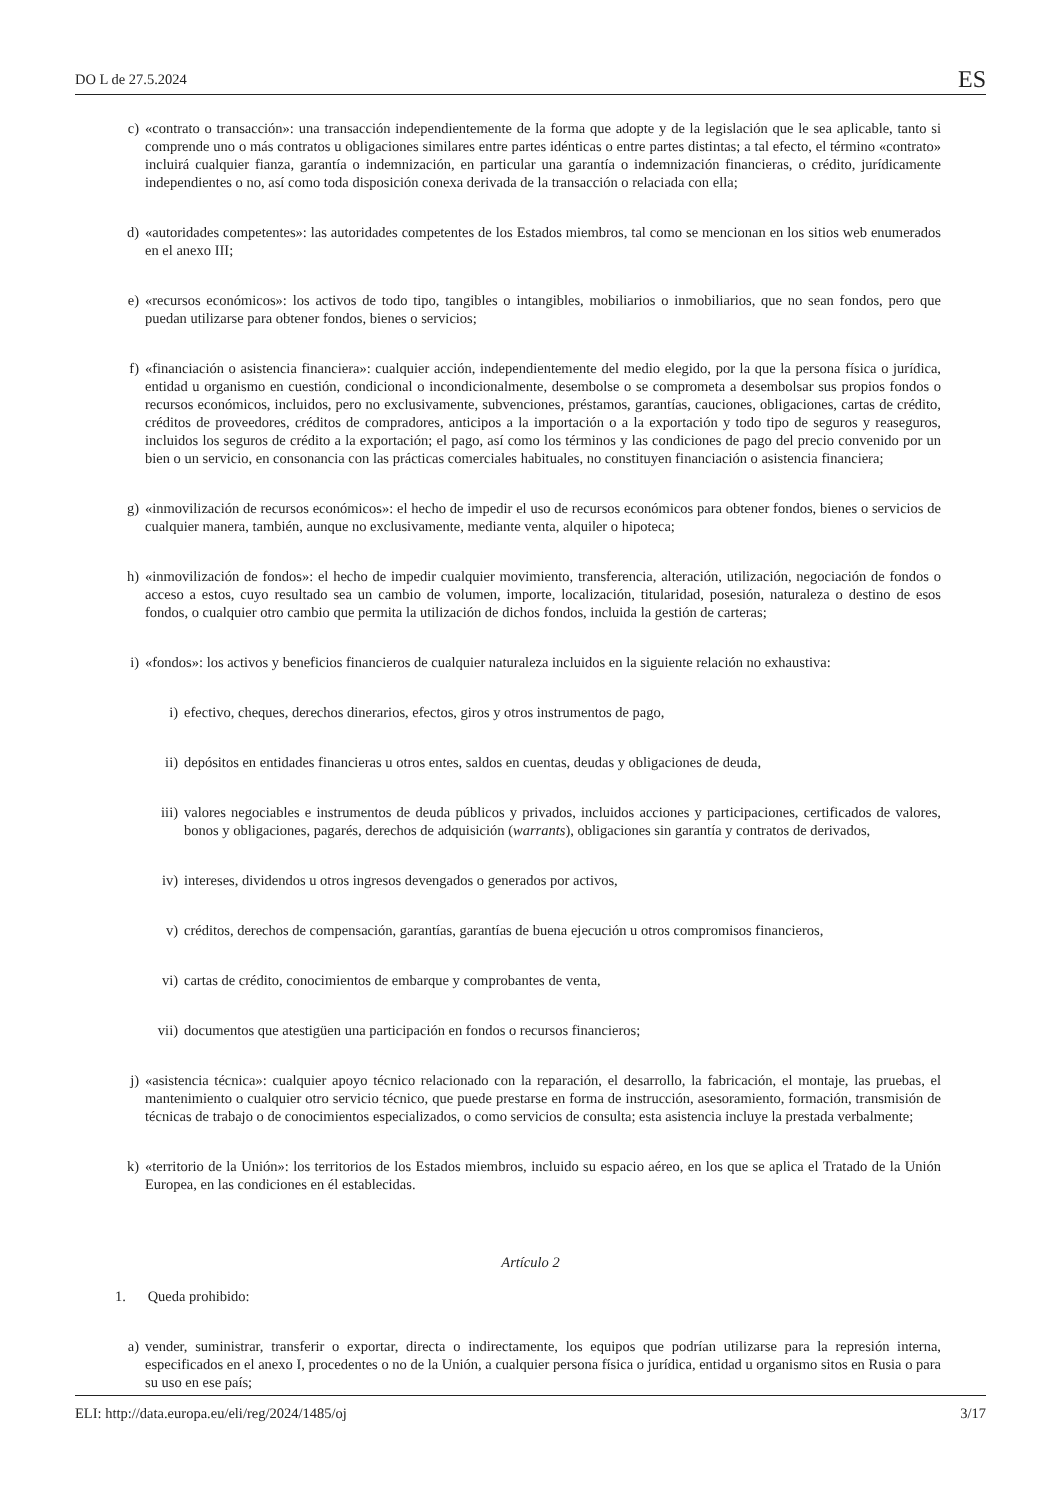DO L de 27.5.2024 ES
c) «contrato o transacción»: una transacción independientemente de la forma que adopte y de la legislación que le sea aplicable, tanto si comprende uno o más contratos u obligaciones similares entre partes idénticas o entre partes distintas; a tal efecto, el término «contrato» incluirá cualquier fianza, garantía o indemnización, en particular una garantía o indemnización financieras, o crédito, jurídicamente independientes o no, así como toda disposición conexa derivada de la transacción o relaciada con ella;
d) «autoridades competentes»: las autoridades competentes de los Estados miembros, tal como se mencionan en los sitios web enumerados en el anexo III;
e) «recursos económicos»: los activos de todo tipo, tangibles o intangibles, mobiliarios o inmobiliarios, que no sean fondos, pero que puedan utilizarse para obtener fondos, bienes o servicios;
f) «financiación o asistencia financiera»: cualquier acción, independientemente del medio elegido, por la que la persona física o jurídica, entidad u organismo en cuestión, condicional o incondicionalmente, desembolse o se comprometa a desembolsar sus propios fondos o recursos económicos, incluidos, pero no exclusivamente, subvenciones, préstamos, garantías, cauciones, obligaciones, cartas de crédito, créditos de proveedores, créditos de compradores, anticipos a la importación o a la exportación y todo tipo de seguros y reaseguros, incluidos los seguros de crédito a la exportación; el pago, así como los términos y las condiciones de pago del precio convenido por un bien o un servicio, en consonancia con las prácticas comerciales habituales, no constituyen financiación o asistencia financiera;
g) «inmovilización de recursos económicos»: el hecho de impedir el uso de recursos económicos para obtener fondos, bienes o servicios de cualquier manera, también, aunque no exclusivamente, mediante venta, alquiler o hipoteca;
h) «inmovilización de fondos»: el hecho de impedir cualquier movimiento, transferencia, alteración, utilización, negociación de fondos o acceso a estos, cuyo resultado sea un cambio de volumen, importe, localización, titularidad, posesión, naturaleza o destino de esos fondos, o cualquier otro cambio que permita la utilización de dichos fondos, incluida la gestión de carteras;
i) «fondos»: los activos y beneficios financieros de cualquier naturaleza incluidos en la siguiente relación no exhaustiva:
i) efectivo, cheques, derechos dinerarios, efectos, giros y otros instrumentos de pago,
ii) depósitos en entidades financieras u otros entes, saldos en cuentas, deudas y obligaciones de deuda,
iii) valores negociables e instrumentos de deuda públicos y privados, incluidos acciones y participaciones, certificados de valores, bonos y obligaciones, pagarés, derechos de adquisición (warrants), obligaciones sin garantía y contratos de derivados,
iv) intereses, dividendos u otros ingresos devengados o generados por activos,
v) créditos, derechos de compensación, garantías, garantías de buena ejecución u otros compromisos financieros,
vi) cartas de crédito, conocimientos de embarque y comprobantes de venta,
vii) documentos que atestigüen una participación en fondos o recursos financieros;
j) «asistencia técnica»: cualquier apoyo técnico relacionado con la reparación, el desarrollo, la fabricación, el montaje, las pruebas, el mantenimiento o cualquier otro servicio técnico, que puede prestarse en forma de instrucción, asesoramiento, formación, transmisión de técnicas de trabajo o de conocimientos especializados, o como servicios de consulta; esta asistencia incluye la prestada verbalmente;
k) «territorio de la Unión»: los territorios de los Estados miembros, incluido su espacio aéreo, en los que se aplica el Tratado de la Unión Europea, en las condiciones en él establecidas.
Artículo 2
1. Queda prohibido:
a) vender, suministrar, transferir o exportar, directa o indirectamente, los equipos que podrían utilizarse para la represión interna, especificados en el anexo I, procedentes o no de la Unión, a cualquier persona física o jurídica, entidad u organismo sitos en Rusia o para su uso en ese país;
ELI: http://data.europa.eu/eli/reg/2024/1485/oj 3/17